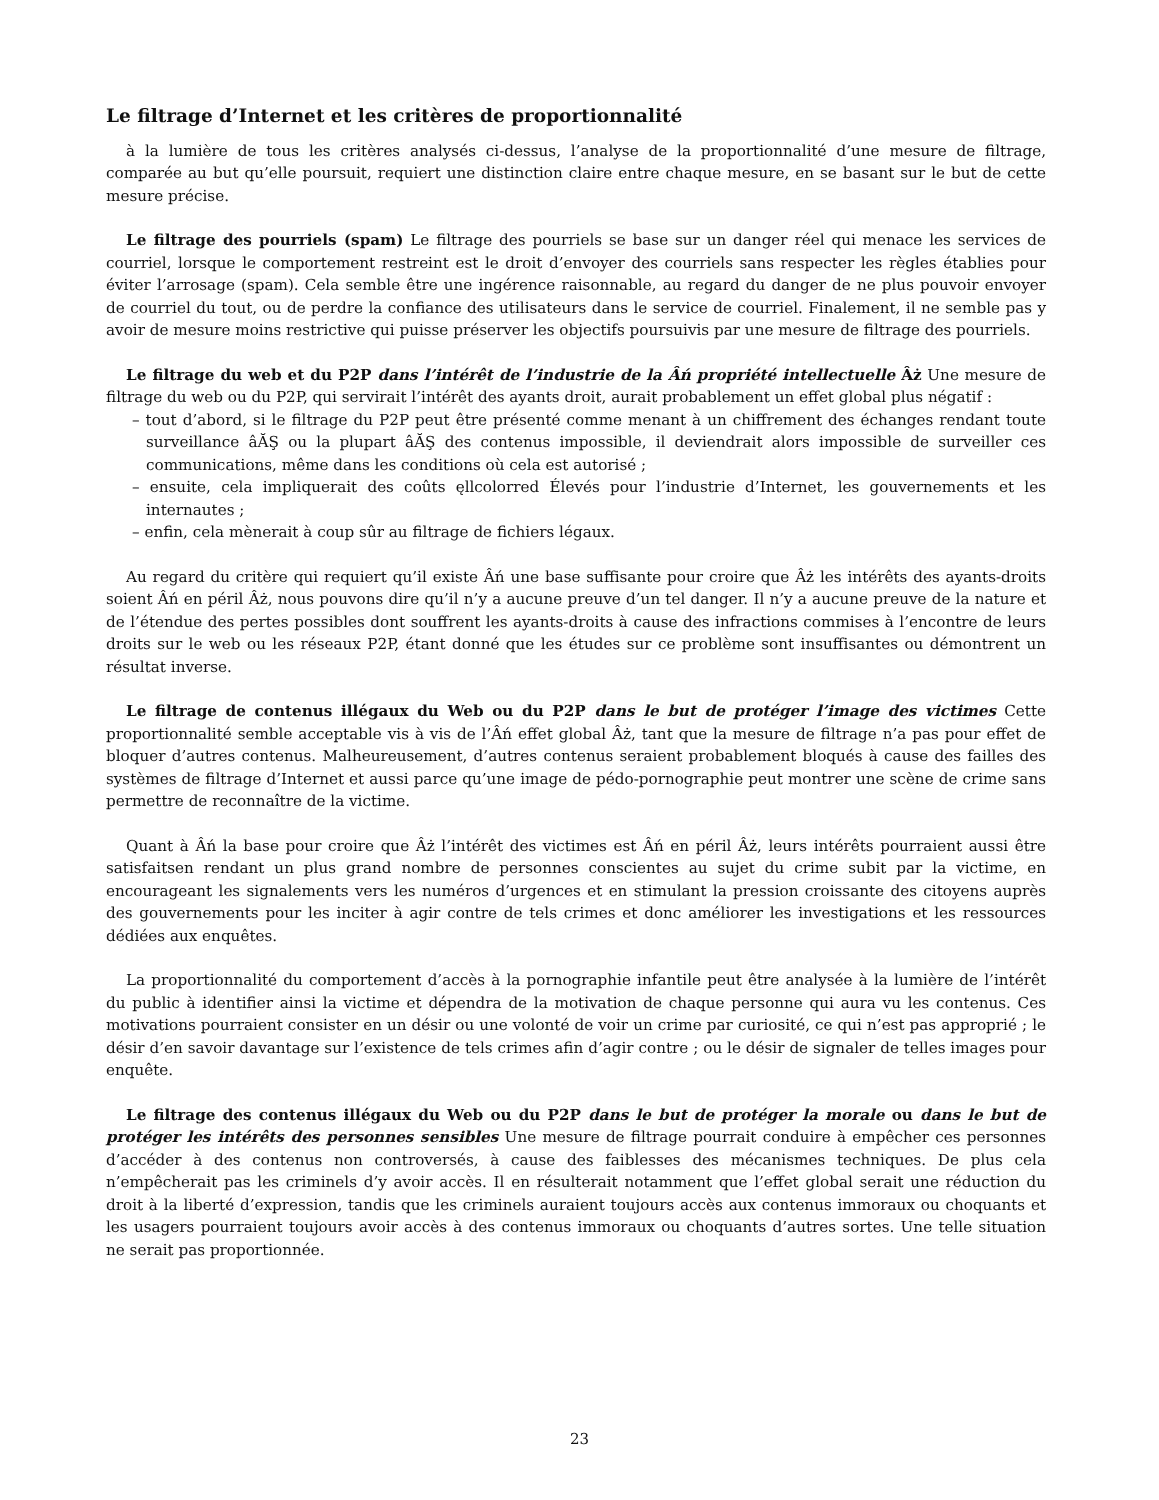Le filtrage d’Internet et les critères de proportionnalité
à la lumière de tous les critères analysés ci-dessus, l’analyse de la proportionnalité d’une mesure de filtrage, comparée au but qu’elle poursuit, requiert une distinction claire entre chaque mesure, en se basant sur le but de cette mesure précise.
Le filtrage des pourriels (spam) Le filtrage des pourriels se base sur un danger réel qui menace les services de courriel, lorsque le comportement restreint est le droit d’envoyer des courriels sans respecter les règles établies pour éviter l’arrosage (spam). Cela semble être une ingérence raisonnable, au regard du danger de ne plus pouvoir envoyer de courriel du tout, ou de perdre la confiance des utilisateurs dans le service de courriel. Finalement, il ne semble pas y avoir de mesure moins restrictive qui puisse préserver les objectifs poursuivis par une mesure de filtrage des pourriels.
Le filtrage du web et du P2P dans l’intérêt de l’industrie de la Âń propriété intellectuelle Âż Une mesure de filtrage du web ou du P2P, qui servirait l’intérêt des ayants droit, aurait probablement un effet global plus négatif :
– tout d’abord, si le filtrage du P2P peut être présenté comme menant à un chiffrement des échanges rendant toute surveillance âĂŞ ou la plupart âĂŞ des contenus impossible, il deviendrait alors impossible de surveiller ces communications, même dans les conditions où cela est autorisé ;
– ensuite, cela impliquerait des coûts ęllcolorred Élevés pour l’industrie d’Internet, les gouvernements et les internautes ;
– enfin, cela mènerait à coup sûr au filtrage de fichiers légaux.
Au regard du critère qui requiert qu’il existe Âń une base suffisante pour croire que Âż les intérêts des ayants-droits soient Âń en péril Âż, nous pouvons dire qu’il n’y a aucune preuve d’un tel danger. Il n’y a aucune preuve de la nature et de l’étendue des pertes possibles dont souffrent les ayants-droits à cause des infractions commises à l’encontre de leurs droits sur le web ou les réseaux P2P, étant donné que les études sur ce problème sont insuffisantes ou démontrent un résultat inverse.
Le filtrage de contenus illégaux du Web ou du P2P dans le but de protéger l’image des victimes Cette proportionnalité semble acceptable vis à vis de l’Âń effet global Âż, tant que la mesure de filtrage n’a pas pour effet de bloquer d’autres contenus. Malheureusement, d’autres contenus seraient probablement bloqués à cause des failles des systèmes de filtrage d’Internet et aussi parce qu’une image de pédo-pornographie peut montrer une scène de crime sans permettre de reconnaître de la victime.
Quant à Âń la base pour croire que Âż l’intérêt des victimes est Âń en péril Âż, leurs intérêts pourraient aussi être satisfaitsen rendant un plus grand nombre de personnes conscientes au sujet du crime subit par la victime, en encourageant les signalements vers les numéros d’urgences et en stimulant la pression croissante des citoyens auprès des gouvernements pour les inciter à agir contre de tels crimes et donc améliorer les investigations et les ressources dédiées aux enquêtes.
La proportionnalité du comportement d’accès à la pornographie infantile peut être analysée à la lumière de l’intérêt du public à identifier ainsi la victime et dépendra de la motivation de chaque personne qui aura vu les contenus. Ces motivations pourraient consister en un désir ou une volonté de voir un crime par curiosité, ce qui n’est pas approprié ; le désir d’en savoir davantage sur l’existence de tels crimes afin d’agir contre ; ou le désir de signaler de telles images pour enquête.
Le filtrage des contenus illégaux du Web ou du P2P dans le but de protéger la morale ou dans le but de protéger les intérêts des personnes sensibles Une mesure de filtrage pourrait conduire à empêcher ces personnes d’accéder à des contenus non controversés, à cause des faiblesses des mécanismes techniques. De plus cela n’empêcherait pas les criminels d’y avoir accès. Il en résulterait notamment que l’effet global serait une réduction du droit à la liberté d’expression, tandis que les criminels auraient toujours accès aux contenus immoraux ou choquants et les usagers pourraient toujours avoir accès à des contenus immoraux ou choquants d’autres sortes. Une telle situation ne serait pas proportionnée.
23